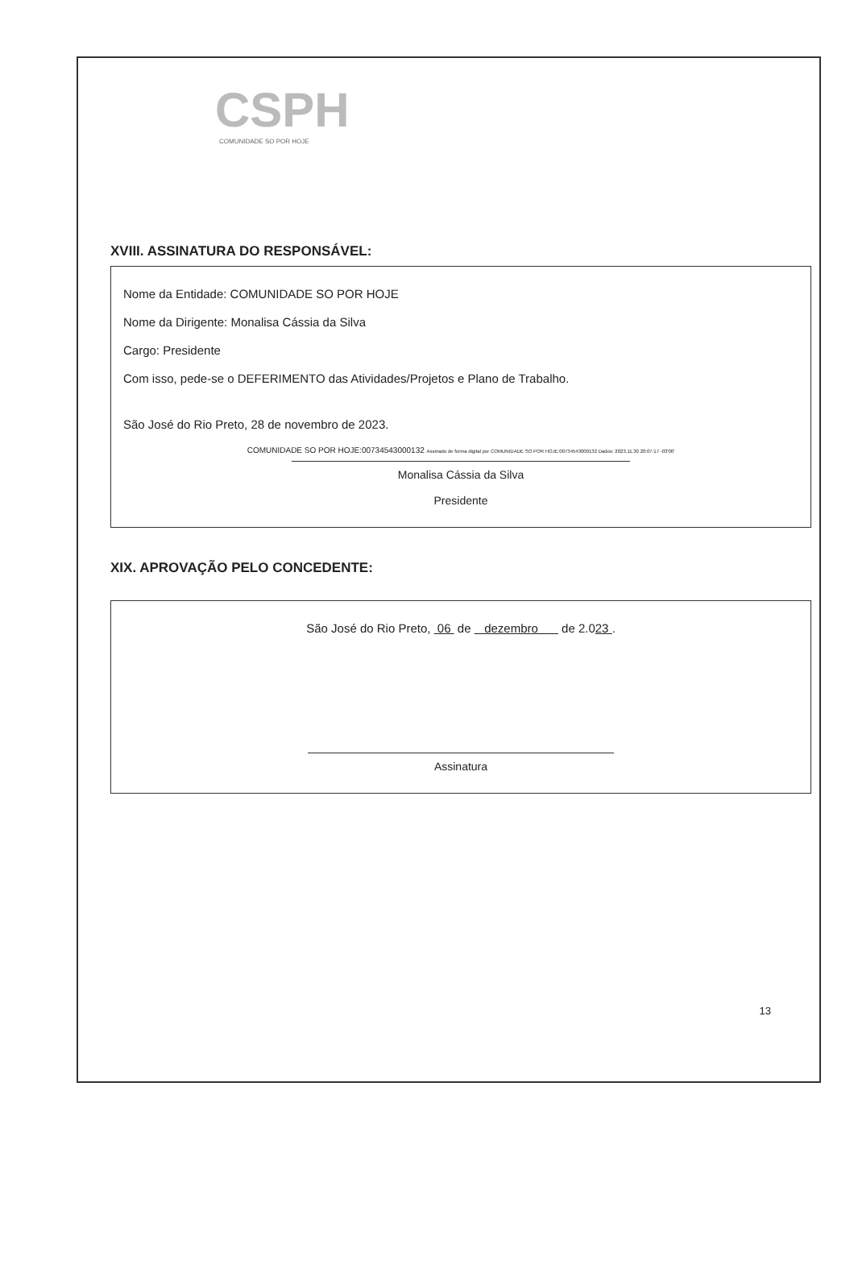CSPH
COMUNIDADE SO POR HOJE
XVIII. ASSINATURA DO RESPONSÁVEL:
Nome da Entidade: COMUNIDADE SO POR HOJE
Nome da Dirigente: Monalisa Cássia da Silva
Cargo: Presidente
Com isso, pede-se o DEFERIMENTO das Atividades/Projetos e Plano de Trabalho.
São José do Rio Preto, 28 de novembro de 2023.
COMUNIDADE SO POR HOJE:00734543000132 Assinado de forma digital por COMUNIDADE SO POR HOJE:00734543000132 Dados: 2023.11.30 20:07:17 -03'00'
Monalisa Cássia da Silva
Presidente
XIX. APROVAÇÃO PELO CONCEDENTE:
São José do Rio Preto, 06 de dezembro de 2.023 .
Assinatura
13